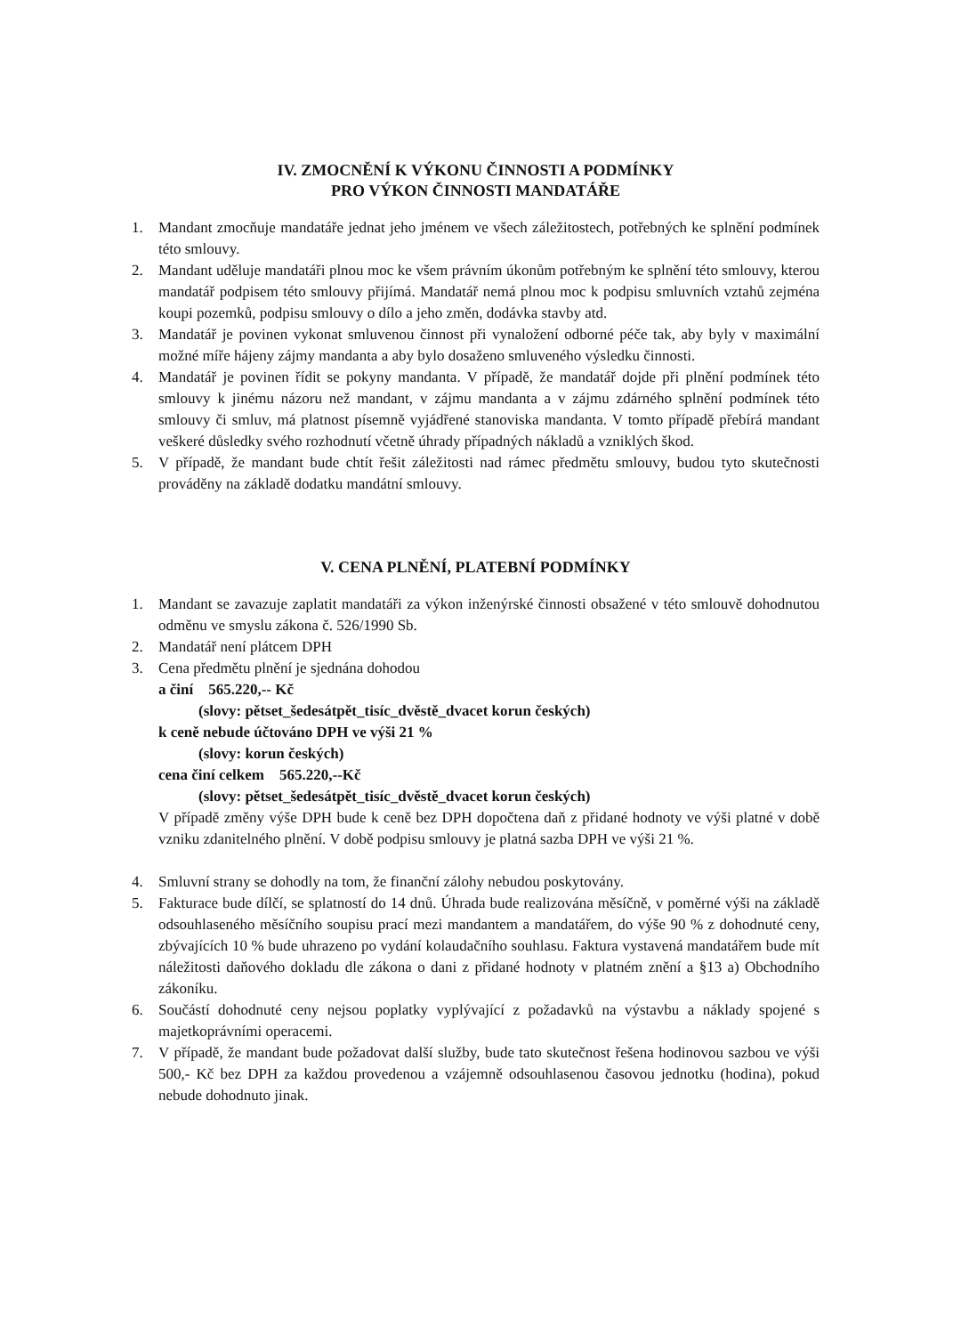IV. ZMOCNĚNÍ K VÝKONU ČINNOSTI A PODMÍNKY
PRO VÝKON ČINNOSTI MANDATÁŘE
1. Mandant zmocňuje mandatáře jednat jeho jménem ve všech záležitostech, potřebných ke splnění podmínek této smlouvy.
2. Mandant uděluje mandatáři plnou moc ke všem právním úkonům potřebným ke splnění této smlouvy, kterou mandatář podpisem této smlouvy přijímá. Mandatář nemá plnou moc k podpisu smluvních vztahů zejména koupi pozemků, podpisu smlouvy o dílo a jeho změn, dodávka stavby atd.
3. Mandatář je povinen vykonat smluvenou činnost při vynaložení odborné péče tak, aby byly v maximální možné míře hájeny zájmy mandanta a aby bylo dosaženo smluveného výsledku činnosti.
4. Mandatář je povinen řídit se pokyny mandanta. V případě, že mandatář dojde při plnění podmínek této smlouvy k jinému názoru než mandant, v zájmu mandanta a v zájmu zdárného splnění podmínek této smlouvy či smluv, má platnost písemně vyjádřené stanoviska mandanta. V tomto případě přebírá mandant veškeré důsledky svého rozhodnutí včetně úhrady případných nákladů a vzniklých škod.
5. V případě, že mandant bude chtít řešit záležitosti nad rámec předmětu smlouvy, budou tyto skutečnosti prováděny na základě dodatku mandátní smlouvy.
V. CENA PLNĚNÍ, PLATEBNÍ PODMÍNKY
1. Mandant se zavazuje zaplatit mandatáři za výkon inženýrské činnosti obsažené v této smlouvě dohodnutou odměnu ve smyslu zákona č. 526/1990 Sb.
2. Mandatář není plátcem DPH
3. Cena předmětu plnění je sjednána dohodou
a činí 565.220,-- Kč
(slovy: pětset_šedesátpět_tisíc_dvěstě_dvacet korun českých)
k ceně nebude účtováno DPH ve výši 21 %
(slovy: korun českých)
cena činí celkem 565.220,--Kč
(slovy: pětset_šedesátpět_tisíc_dvěstě_dvacet korun českých)
V případě změny výše DPH bude k ceně bez DPH dopočtena daň z přidané hodnoty ve výši platné v době vzniku zdanitelného plnění. V době podpisu smlouvy je platná sazba DPH ve výši 21 %.
4. Smluvní strany se dohodly na tom, že finanční zálohy nebudou poskytovány.
5. Fakturace bude dílčí, se splatností do 14 dnů. Úhrada bude realizována měsíčně, v poměrné výši na základě odsouhlaseného měsíčního soupisu prací mezi mandantem a mandatářem, do výše 90 % z dohodnuté ceny, zbývajících 10 % bude uhrazeno po vydání kolaudačního souhlasu. Faktura vystavená mandatářem bude mít náležitosti daňového dokladu dle zákona o dani z přidané hodnoty v platném znění a §13 a) Obchodního zákoníku.
6. Součástí dohodnuté ceny nejsou poplatky vyplývající z požadavků na výstavbu a náklady spojené s majetkoprávními operacemi.
7. V případě, že mandant bude požadovat další služby, bude tato skutečnost řešena hodinovou sazbou ve výši 500,- Kč bez DPH za každou provedenou a vzájemně odsouhlasenou časovou jednotku (hodina), pokud nebude dohodnuto jinak.